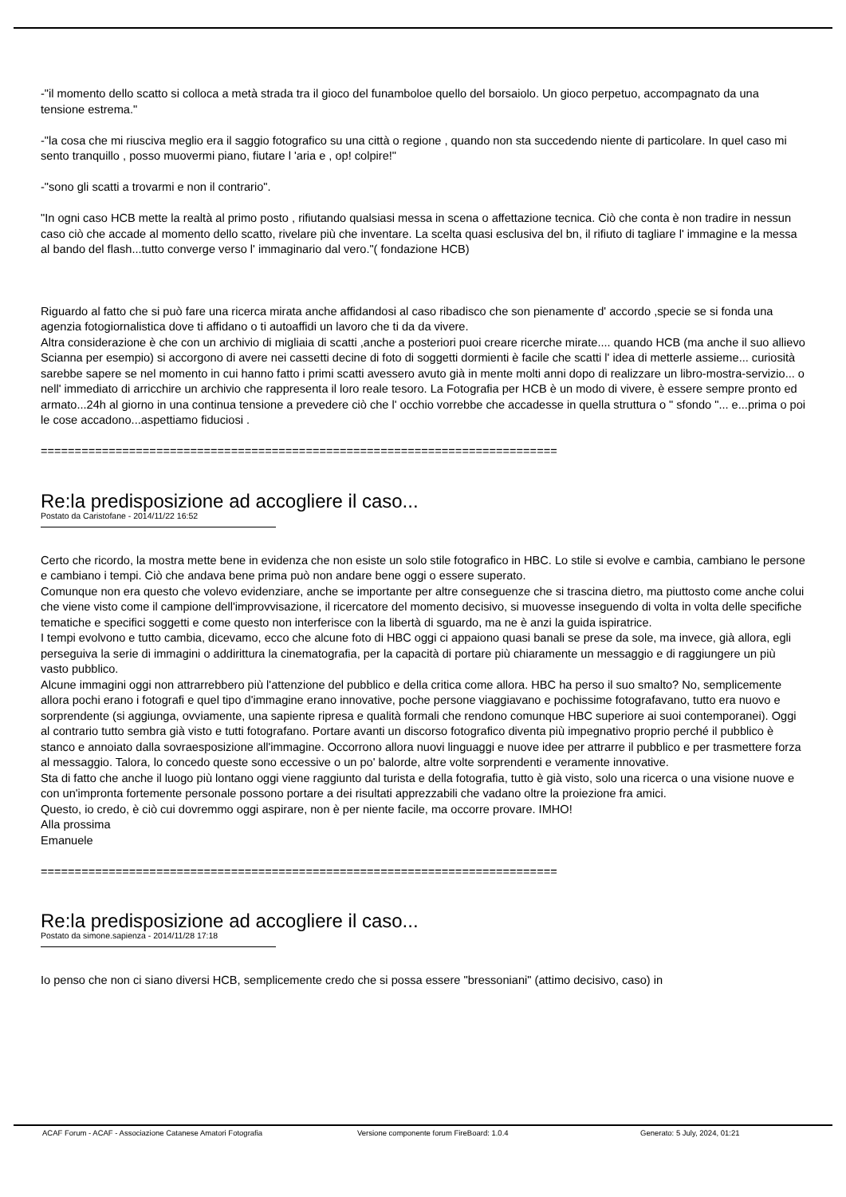-"il momento dello scatto si colloca a metà strada tra il gioco del funamboloe quello del borsaiolo. Un gioco perpetuo, accompagnato da una tensione estrema."
-"la cosa che mi riusciva meglio era il saggio fotografico su una città o regione , quando non sta succedendo niente di particolare. In quel caso mi sento tranquillo , posso muovermi piano, fiutare l 'aria e , op! colpire!"
-"sono gli scatti a trovarmi e non il contrario".
"In ogni caso HCB mette la realtà al primo posto , rifiutando qualsiasi messa in scena o affettazione tecnica. Ciò che conta è non tradire in nessun caso ciò che accade al momento dello scatto, rivelare più che inventare. La scelta quasi esclusiva del bn, il rifiuto di tagliare l' immagine e la messa al bando del flash...tutto converge verso l' immaginario dal vero."( fondazione HCB)
Riguardo al fatto che si può fare una ricerca mirata anche affidandosi al caso ribadisco che son pienamente d' accordo ,specie se si fonda una agenzia fotogiornalistica dove ti affidano o ti autoaffidi un lavoro che ti da da vivere.
Altra considerazione è che con un archivio di migliaia di scatti ,anche a posteriori puoi creare ricerche mirate.... quando HCB (ma anche il suo allievo Scianna per esempio) si accorgono di avere nei cassetti decine di foto di soggetti dormienti è facile che scatti l' idea di metterle assieme... curiosità sarebbe sapere se nel momento in cui hanno fatto i primi scatti avessero avuto già in mente molti anni dopo di realizzare un libro-mostra-servizio... o nell' immediato di arricchire un archivio che rappresenta il loro reale tesoro. La Fotografia per HCB è un modo di vivere, è essere sempre pronto ed armato...24h al giorno in una continua tensione a prevedere ciò che l' occhio vorrebbe che accadesse in quella struttura o " sfondo "... e...prima o poi le cose accadono...aspettiamo fiduciosi .
============================================================================
Re:la predisposizione ad accogliere il caso...
Postato da Caristofane - 2014/11/22 16:52
Certo che ricordo, la mostra mette bene in evidenza che non esiste un solo stile fotografico in HBC. Lo stile si evolve e cambia, cambiano le persone e cambiano i tempi. Ciò che andava bene prima può non andare bene oggi o essere superato.
Comunque non era questo che volevo evidenziare, anche se importante per altre conseguenze che si trascina dietro, ma piuttosto come anche colui che viene visto come il campione dell'improvvisazione, il ricercatore del momento decisivo, si muovesse inseguendo di volta in volta delle specifiche tematiche e specifici soggetti e come questo non interferisce con la libertà di sguardo, ma ne è anzi la guida ispiratrice.
I tempi evolvono e tutto cambia, dicevamo, ecco che alcune foto di HBC oggi ci appaiono quasi banali se prese da sole, ma invece, già allora, egli perseguiva la serie di immagini o addirittura la cinematografia, per la capacità di portare più chiaramente un messaggio e di raggiungere un più vasto pubblico.
Alcune immagini oggi non attrarrebbero più l'attenzione del pubblico e della critica come allora. HBC ha perso il suo smalto? No, semplicemente allora pochi erano i fotografi e quel tipo d'immagine erano innovative, poche persone viaggiavano e pochissime fotografavano, tutto era nuovo e sorprendente (si aggiunga, ovviamente, una sapiente ripresa e qualità formali che rendono comunque HBC superiore ai suoi contemporanei). Oggi al contrario tutto sembra già visto e tutti fotografano. Portare avanti un discorso fotografico diventa più impegnativo proprio perché il pubblico è stanco e annoiato dalla sovraesposizione all'immagine. Occorrono allora nuovi linguaggi e nuove idee per attrarre il pubblico e per trasmettere forza al messaggio. Talora, lo concedo queste sono eccessive o un po' balorde, altre volte sorprendenti e veramente innovative.
Sta di fatto che anche il luogo più lontano oggi viene raggiunto dal turista e della fotografia, tutto è già visto, solo una ricerca o una visione nuove e con un'impronta fortemente personale possono portare a dei risultati apprezzabili che vadano oltre la proiezione fra amici.
Questo, io credo, è ciò cui dovremmo oggi aspirare, non è per niente facile, ma occorre provare. IMHO!
Alla prossima
Emanuele
============================================================================
Re:la predisposizione ad accogliere il caso...
Postato da simone.sapienza - 2014/11/28 17:18
Io penso che non ci siano diversi HCB, semplicemente credo che si possa essere "bressoniani" (attimo decisivo, caso) in
ACAF Forum - ACAF - Associazione Catanese Amatori Fotografia Versione componente forum FireBoard: 1.0.4 Generato: 5 July, 2024, 01:21